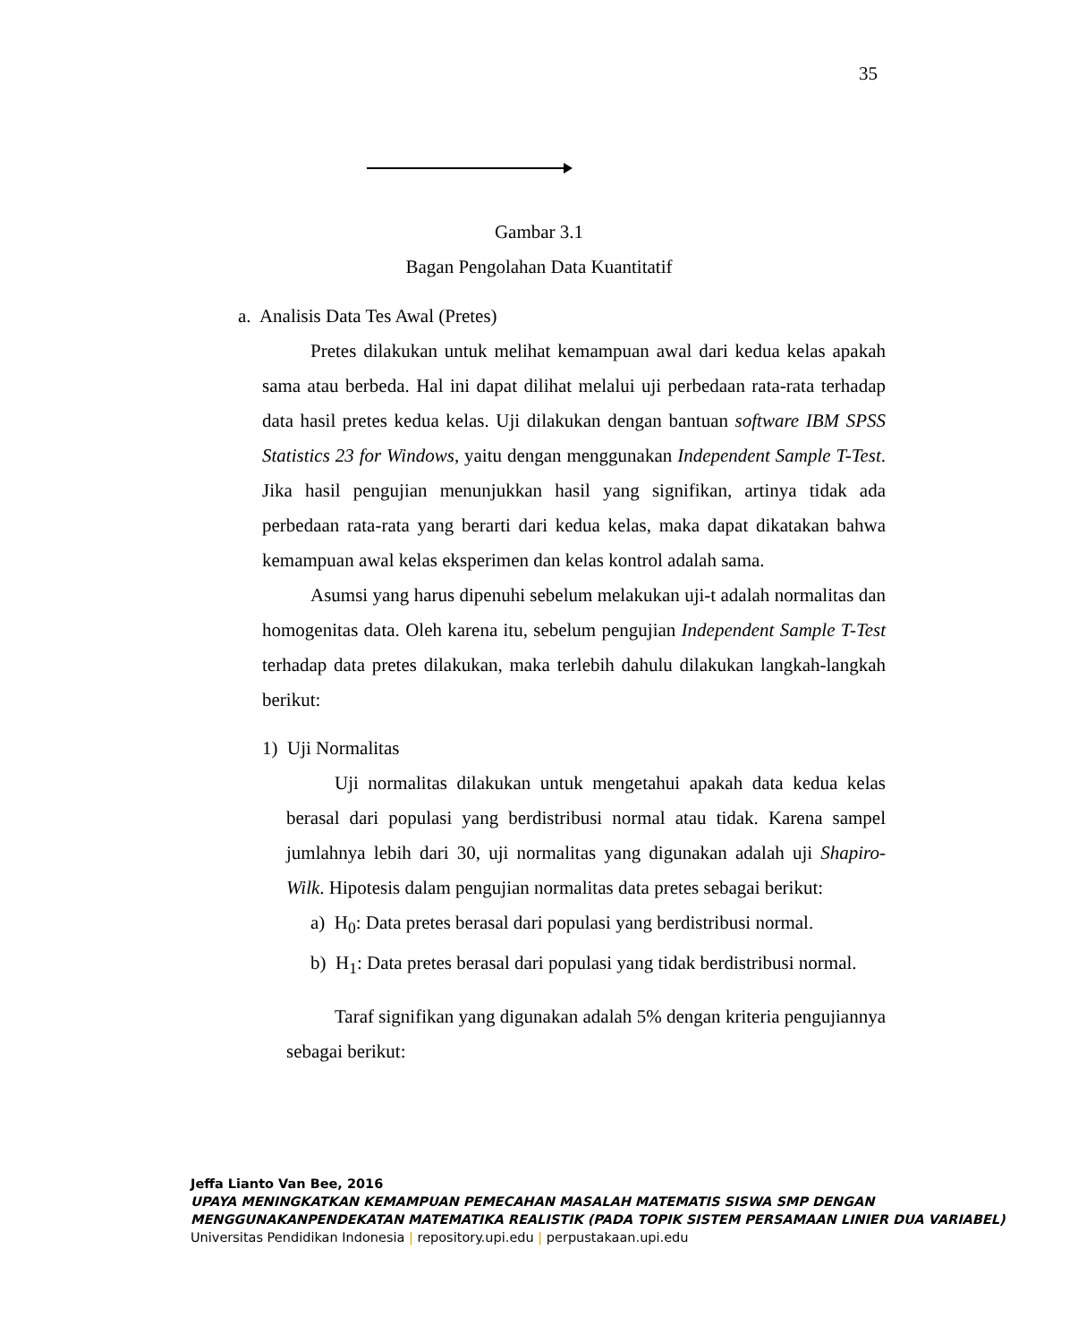35
Gambar 3.1
Bagan Pengolahan Data Kuantitatif
a. Analisis Data Tes Awal (Pretes)
Pretes dilakukan untuk melihat kemampuan awal dari kedua kelas apakah sama atau berbeda. Hal ini dapat dilihat melalui uji perbedaan rata-rata terhadap data hasil pretes kedua kelas. Uji dilakukan dengan bantuan software IBM SPSS Statistics 23 for Windows, yaitu dengan menggunakan Independent Sample T-Test. Jika hasil pengujian menunjukkan hasil yang signifikan, artinya tidak ada perbedaan rata-rata yang berarti dari kedua kelas, maka dapat dikatakan bahwa kemampuan awal kelas eksperimen dan kelas kontrol adalah sama.
Asumsi yang harus dipenuhi sebelum melakukan uji-t adalah normalitas dan homogenitas data. Oleh karena itu, sebelum pengujian Independent Sample T-Test terhadap data pretes dilakukan, maka terlebih dahulu dilakukan langkah-langkah berikut:
1) Uji Normalitas
Uji normalitas dilakukan untuk mengetahui apakah data kedua kelas berasal dari populasi yang berdistribusi normal atau tidak. Karena sampel jumlahnya lebih dari 30, uji normalitas yang digunakan adalah uji Shapiro-Wilk. Hipotesis dalam pengujian normalitas data pretes sebagai berikut:
a) H<sub>0</sub>: Data pretes berasal dari populasi yang berdistribusi normal.
b) H<sub>1</sub>: Data pretes berasal dari populasi yang tidak berdistribusi normal.
Taraf signifikan yang digunakan adalah 5% dengan kriteria pengujiannya sebagai berikut:
Jeffa Lianto Van Bee, 2016
UPAYA MENINGKATKAN KEMAMPUAN PEMECAHAN MASALAH MATEMATIS SISWA SMP DENGAN MENGGUNAKANPENDEKATAN MATEMATIKA REALISTIK (PADA TOPIK SISTEM PERSAMAAN LINIER DUA VARIABEL)
Universitas Pendidikan Indonesia | repository.upi.edu | perpustakaan.upi.edu